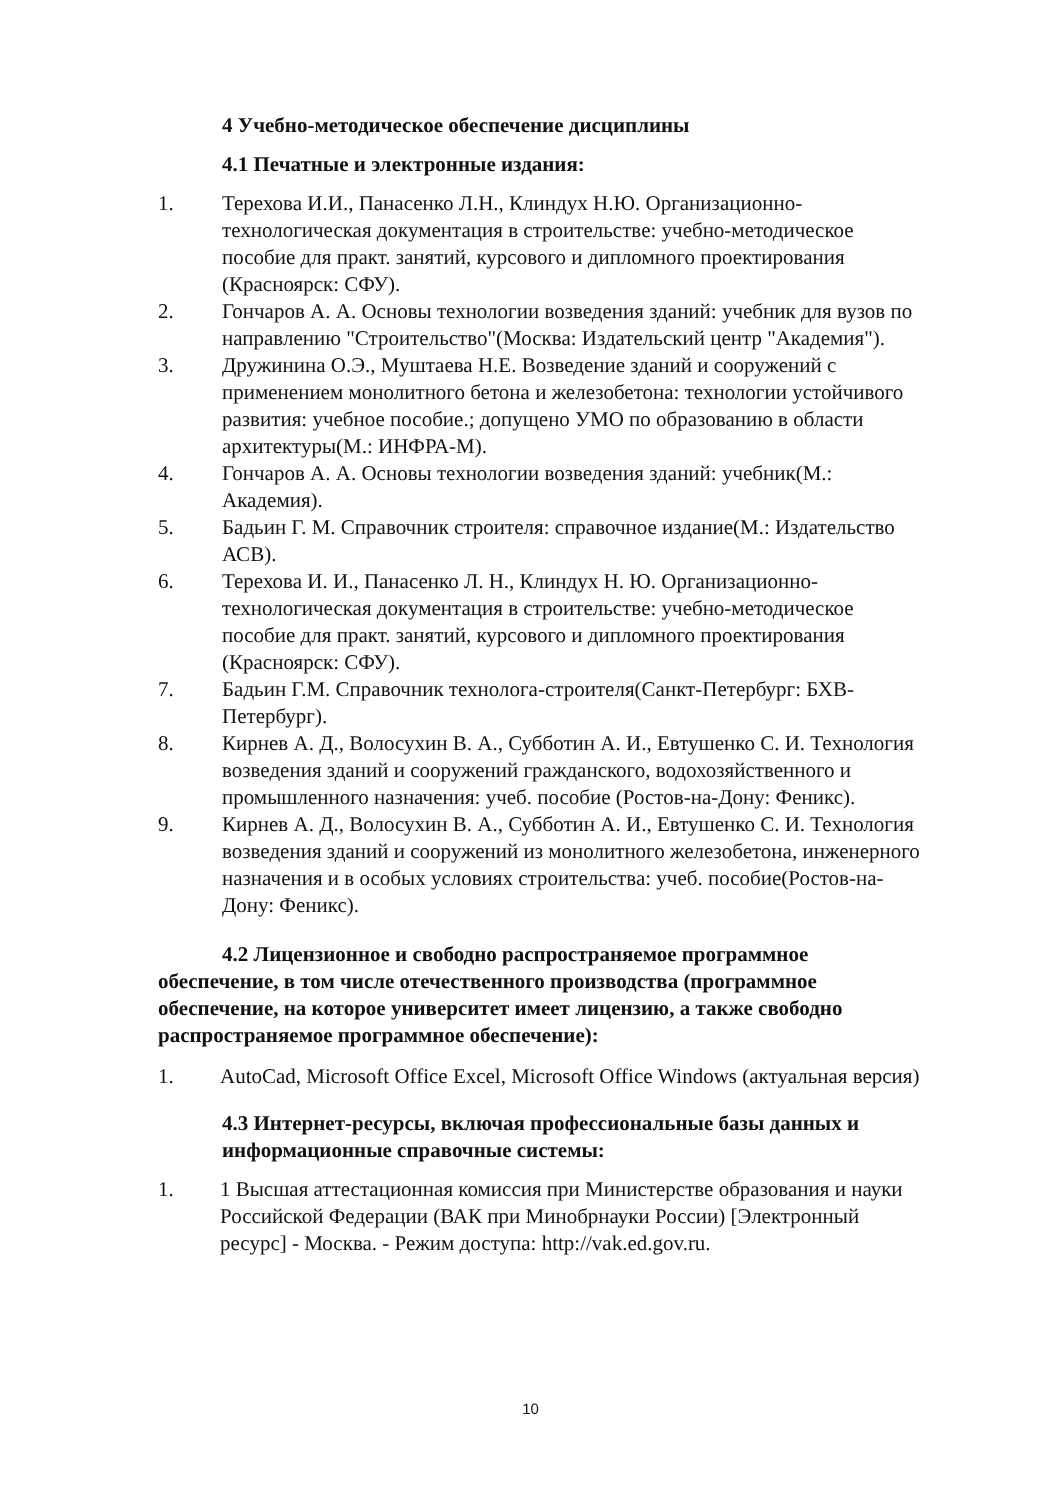4 Учебно-методическое обеспечение дисциплины
4.1 Печатные и электронные издания:
1. Терехова И.И., Панасенко Л.Н., Клиндух Н.Ю. Организационно-технологическая документация в строительстве: учебно-методическое пособие для практ. занятий, курсового и дипломного проектирования (Красноярск: СФУ).
2. Гончаров А. А. Основы технологии возведения зданий: учебник для вузов по направлению "Строительство"(Москва: Издательский центр "Академия").
3. Дружинина О.Э., Муштаева Н.Е. Возведение зданий и сооружений с применением монолитного бетона и железобетона: технологии устойчивого развития: учебное пособие.; допущено УМО по образованию в области архитектуры(М.: ИНФРА-М).
4. Гончаров А. А. Основы технологии возведения зданий: учебник(М.: Академия).
5. Бадьин Г. М. Справочник строителя: справочное издание(М.: Издательство АСВ).
6. Терехова И. И., Панасенко Л. Н., Клиндух Н. Ю. Организационно-технологическая документация в строительстве: учебно-методическое пособие для практ. занятий, курсового и дипломного проектирования (Красноярск: СФУ).
7. Бадьин Г.М. Справочник технолога-строителя(Санкт-Петербург: БХВ-Петербург).
8. Кирнев А. Д., Волосухин В. А., Субботин А. И., Евтушенко С. И. Технология возведения зданий и сооружений гражданского, водохозяйственного и промышленного назначения: учеб. пособие (Ростов-на-Дону: Феникс).
9. Кирнев А. Д., Волосухин В. А., Субботин А. И., Евтушенко С. И. Технология возведения зданий и сооружений из монолитного железобетона, инженерного назначения и в особых условиях строительства: учеб. пособие(Ростов-на-Дону: Феникс).
4.2 Лицензионное и свободно распространяемое программное обеспечение, в том числе отечественного производства (программное обеспечение, на которое университет имеет лицензию, а также свободно распространяемое программное обеспечение):
1. AutoCad, Microsoft Office Excel, Microsoft Office Windows (актуальная версия)
4.3 Интернет-ресурсы, включая профессиональные базы данных и информационные справочные системы:
1. 1 Высшая аттестационная комиссия при Министерстве образования и науки Российской Федерации (ВАК при Минобрнауки России) [Электронный ресурс] - Москва. - Режим доступа: http://vak.ed.gov.ru.
10